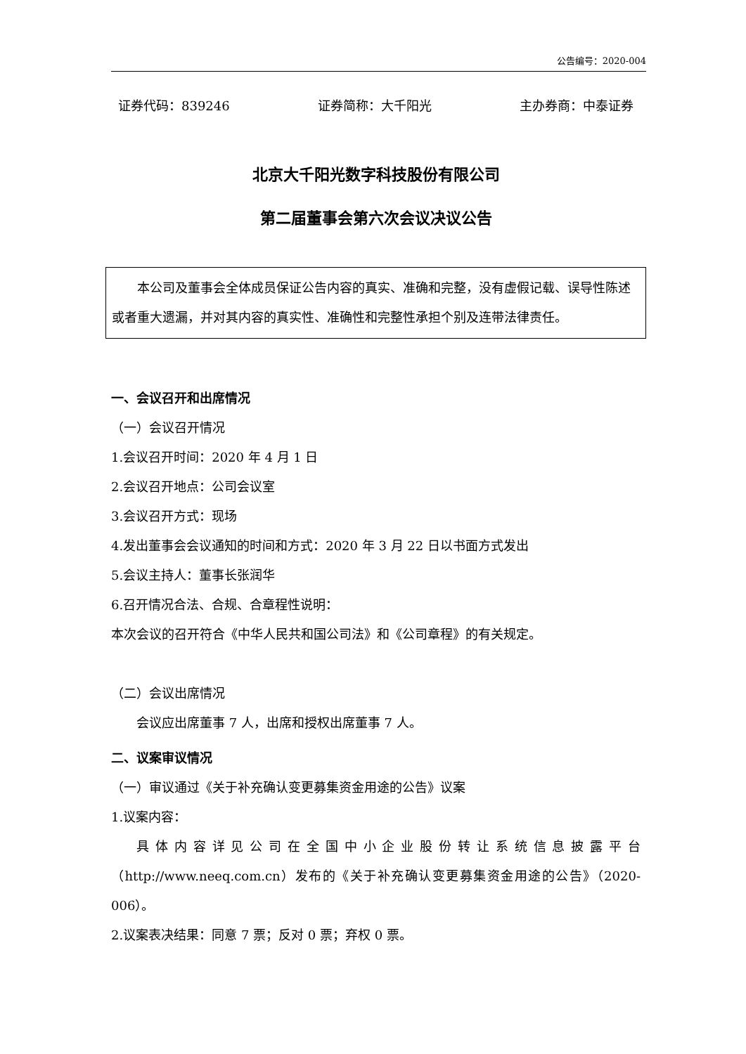公告编号：2020-004
证券代码：839246 证券简称：大千阳光 主办券商：中泰证券
北京大千阳光数字科技股份有限公司
第二届董事会第六次会议决议公告
本公司及董事会全体成员保证公告内容的真实、准确和完整，没有虚假记载、误导性陈述或者重大遗漏，并对其内容的真实性、准确性和完整性承担个别及连带法律责任。
一、会议召开和出席情况
（一）会议召开情况
1.会议召开时间：2020 年 4 月 1 日
2.会议召开地点：公司会议室
3.会议召开方式：现场
4.发出董事会会议通知的时间和方式：2020 年 3 月 22 日以书面方式发出
5.会议主持人：董事长张润华
6.召开情况合法、合规、合章程性说明：
本次会议的召开符合《中华人民共和国公司法》和《公司章程》的有关规定。
（二）会议出席情况
会议应出席董事 7 人，出席和授权出席董事 7 人。
二、议案审议情况
（一）审议通过《关于补充确认变更募集资金用途的公告》议案
1.议案内容：
具体内容详见公司在全国中小企业股份转让系统信息披露平台（http://www.neeq.com.cn）发布的《关于补充确认变更募集资金用途的公告》（2020-006）。
2.议案表决结果：同意 7 票；反对 0 票；弃权 0 票。